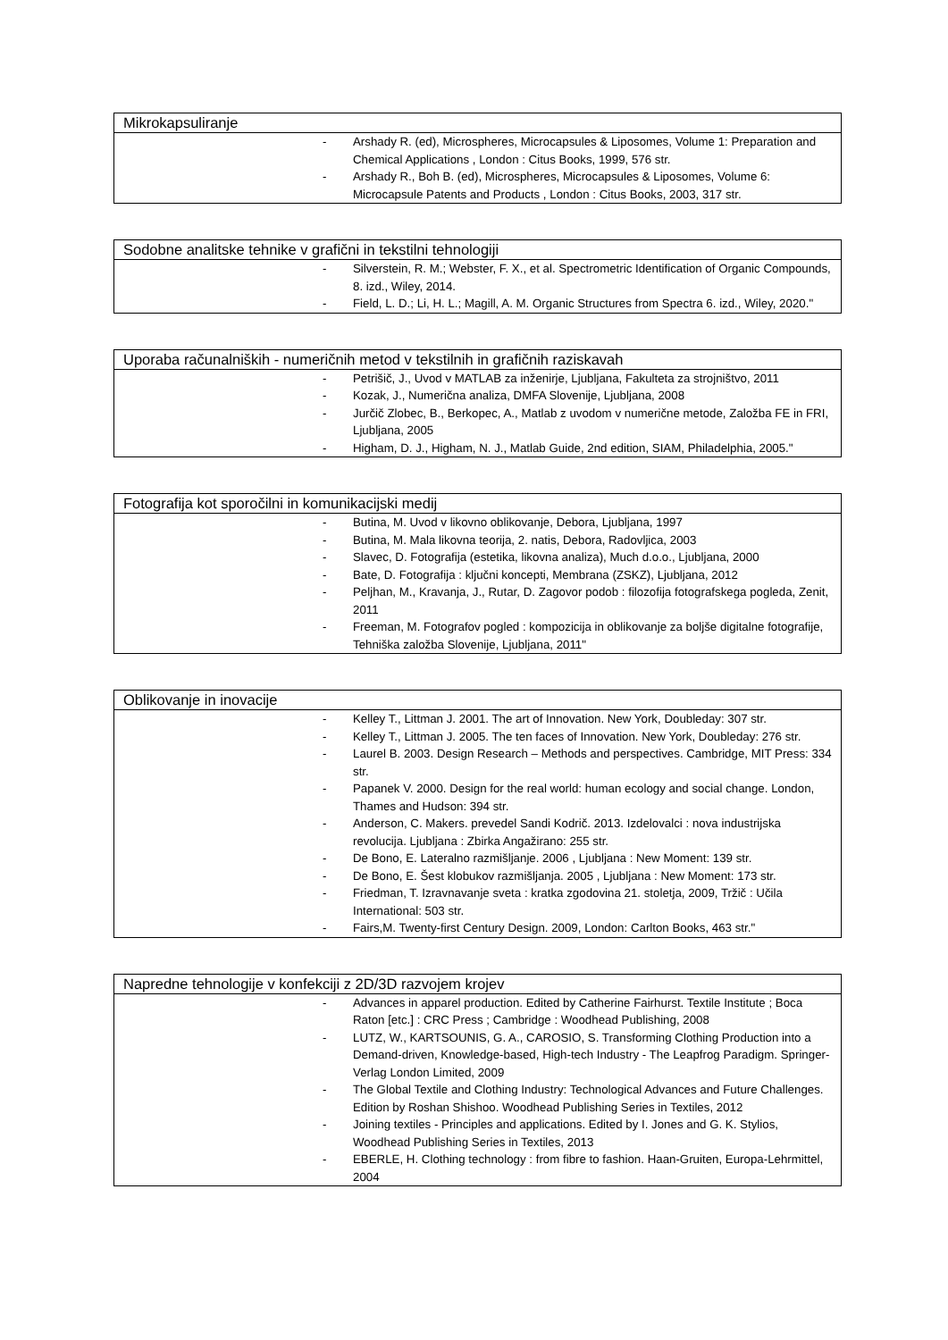| Mikrokapsuliranje |
| --- |
| - Arshady R. (ed), Microspheres, Microcapsules & Liposomes, Volume 1: Preparation and Chemical Applications , London : Citus Books, 1999, 576 str. - Arshady R., Boh B. (ed), Microspheres, Microcapsules & Liposomes, Volume 6: Microcapsule Patents and Products , London : Citus Books, 2003, 317 str. |
| Sodobne analitske tehnike v grafični in tekstilni tehnologiji |
| --- |
| - Silverstein, R. M.; Webster, F. X., et al. Spectrometric Identification of Organic Compounds, 8. izd., Wiley, 2014. - Field, L. D.; Li, H. L.; Magill, A. M. Organic Structures from Spectra 6. izd., Wiley, 2020." |
| Uporaba računalniških - numeričnih metod v tekstilnih in grafičnih raziskavah |
| --- |
| - Petrišič, J., Uvod v MATLAB za inženirje, Ljubljana, Fakulteta za strojništvo, 2011 - Kozak, J., Numerična analiza, DMFA Slovenije, Ljubljana, 2008 - Jurčič Zlobec, B., Berkopec, A., Matlab z uvodom v numerične metode, Založba FE in FRI, Ljubljana, 2005 - Higham, D. J., Higham, N. J., Matlab Guide, 2nd edition, SIAM, Philadelphia, 2005." |
| Fotografija kot sporočilni in komunikacijski medij |
| --- |
| - Butina, M. Uvod v likovno oblikovanje, Debora, Ljubljana, 1997 - Butina, M. Mala likovna teorija, 2. natis, Debora, Radovljica, 2003 - Slavec, D. Fotografija (estetika, likovna analiza), Much d.o.o., Ljubljana, 2000 - Bate, D. Fotografija : ključni koncepti, Membrana (ZSKZ), Ljubljana, 2012 - Peljhan, M., Kravanja, J., Rutar, D. Zagovor podob : filozofija fotografskega pogleda, Zenit, 2011 - Freeman, M. Fotografov pogled : kompozicija in oblikovanje za boljše digitalne fotografije, Tehniška založba Slovenije, Ljubljana, 2011" |
| Oblikovanje in inovacije |
| --- |
| - Kelley T., Littman J. 2001. The art of Innovation. New York, Doubleday: 307 str. - Kelley T., Littman J. 2005. The ten faces of Innovation. New York, Doubleday: 276 str. - Laurel B. 2003. Design Research – Methods and perspectives. Cambridge, MIT Press: 334 str. - Papanek V. 2000. Design for the real world: human ecology and social change. London, Thames and Hudson: 394 str. - Anderson, C. Makers. prevedel Sandi Kodrič. 2013. Izdelovalci : nova industrijska revolucija. Ljubljana : Zbirka Angažirano: 255 str. - De Bono, E. Lateralno razmišljanje. 2006 , Ljubljana : New Moment: 139 str. - De Bono, E. Šest klobukov razmišljanja. 2005 , Ljubljana : New Moment: 173 str. - Friedman, T. Izravnavanje sveta : kratka zgodovina 21. stoletja, 2009, Tržič : Učila International: 503 str. - Fairs,M. Twenty-first Century Design. 2009, London: Carlton Books, 463 str." |
| Napredne tehnologije v konfekciji z 2D/3D razvojem krojev |
| --- |
| - Advances in apparel production. Edited by Catherine Fairhurst. Textile Institute ; Boca Raton [etc.] : CRC Press ; Cambridge : Woodhead Publishing, 2008 - LUTZ, W., KARTSOUNIS, G. A., CAROSIO, S. Transforming Clothing Production into a Demand-driven, Knowledge-based, High-tech Industry - The Leapfrog Paradigm. Springer-Verlag London Limited, 2009 - The Global Textile and Clothing Industry: Technological Advances and Future Challenges. Edition by Roshan Shishoo. Woodhead Publishing Series in Textiles, 2012 - Joining textiles - Principles and applications. Edited by I. Jones and G. K. Stylios, Woodhead Publishing Series in Textiles, 2013 - EBERLE, H. Clothing technology : from fibre to fashion. Haan-Gruiten, Europa-Lehrmittel, 2004 |